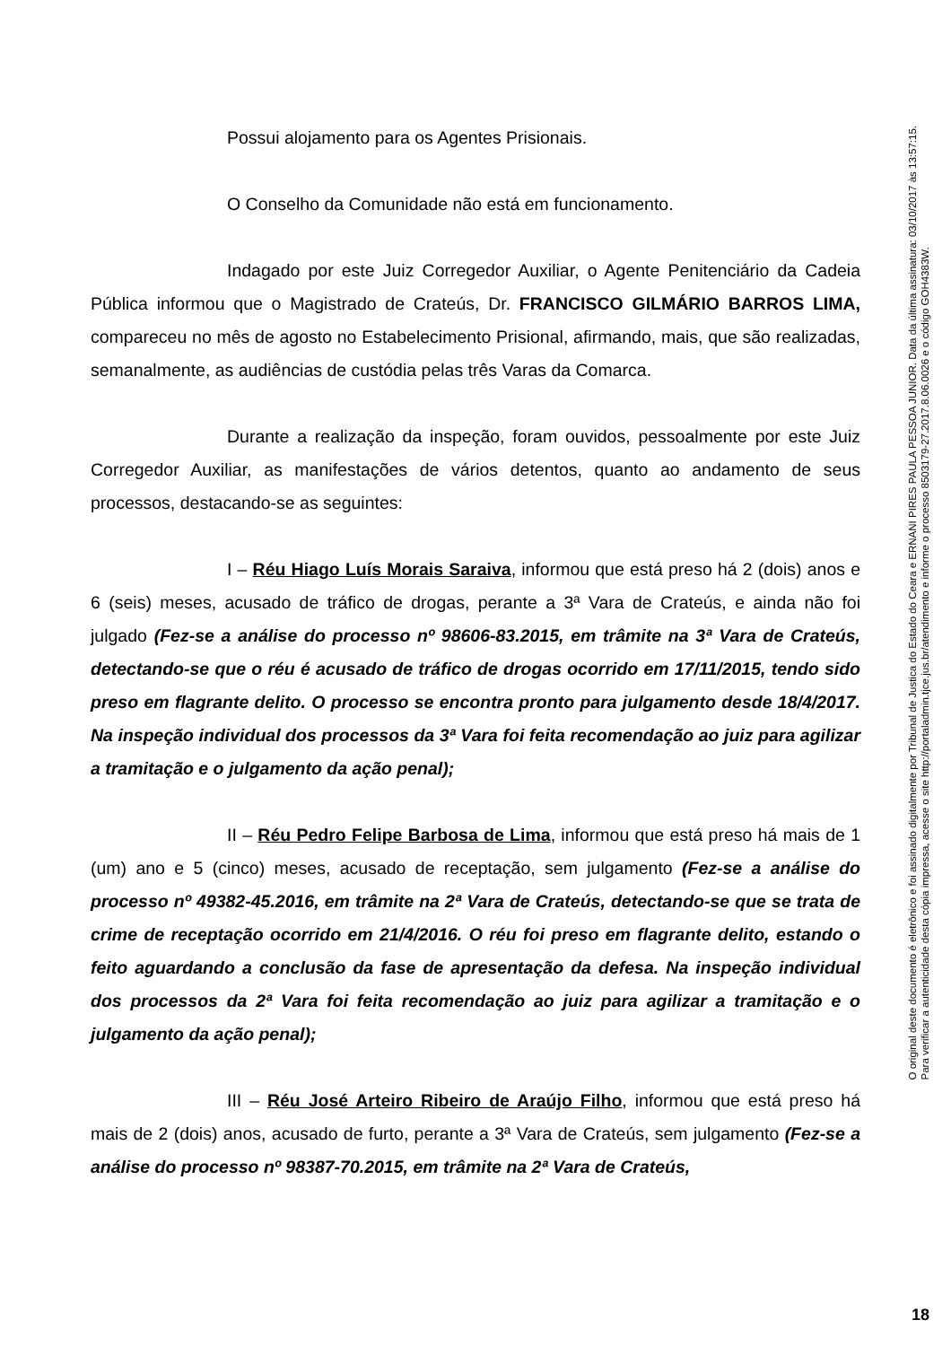Possui alojamento para os Agentes Prisionais.
O Conselho da Comunidade não está em funcionamento.
Indagado por este Juiz Corregedor Auxiliar, o Agente Penitenciário da Cadeia Pública informou que o Magistrado de Crateús, Dr. FRANCISCO GILMÁRIO BARROS LIMA, compareceu no mês de agosto no Estabelecimento Prisional, afirmando, mais, que são realizadas, semanalmente, as audiências de custódia pelas três Varas da Comarca.
Durante a realização da inspeção, foram ouvidos, pessoalmente por este Juiz Corregedor Auxiliar, as manifestações de vários detentos, quanto ao andamento de seus processos, destacando-se as seguintes:
I – Réu Hiago Luís Morais Saraiva, informou que está preso há 2 (dois) anos e 6 (seis) meses, acusado de tráfico de drogas, perante a 3ª Vara de Crateús, e ainda não foi julgado (Fez-se a análise do processo nº 98606-83.2015, em trâmite na 3ª Vara de Crateús, detectando-se que o réu é acusado de tráfico de drogas ocorrido em 17/11/2015, tendo sido preso em flagrante delito. O processo se encontra pronto para julgamento desde 18/4/2017. Na inspeção individual dos processos da 3ª Vara foi feita recomendação ao juiz para agilizar a tramitação e o julgamento da ação penal);
II – Réu Pedro Felipe Barbosa de Lima, informou que está preso há mais de 1 (um) ano e 5 (cinco) meses, acusado de receptação, sem julgamento (Fez-se a análise do processo nº 49382-45.2016, em trâmite na 2ª Vara de Crateús, detectando-se que se trata de crime de receptação ocorrido em 21/4/2016. O réu foi preso em flagrante delito, estando o feito aguardando a conclusão da fase de apresentação da defesa. Na inspeção individual dos processos da 2ª Vara foi feita recomendação ao juiz para agilizar a tramitação e o julgamento da ação penal);
III – Réu José Arteiro Ribeiro de Araújo Filho, informou que está preso há mais de 2 (dois) anos, acusado de furto, perante a 3ª Vara de Crateús, sem julgamento (Fez-se a análise do processo nº 98387-70.2015, em trâmite na 2ª Vara de Crateús,
O original deste documento é eletrônico e foi assinado digitalmente por Tribunal de Justica do Estado do Ceara e ERNANI PIRES PAULA PESSOA JUNIOR. Data da última assinatura: 03/10/2017 às 13:57:15.
Para verificar a autenticidade desta cópia impressa, acesse o site http://portaladmin.tjce.jus.br/atendimento e informe o processo 8503179-27.2017.8.06.0026 e o código GOH4383W.
18